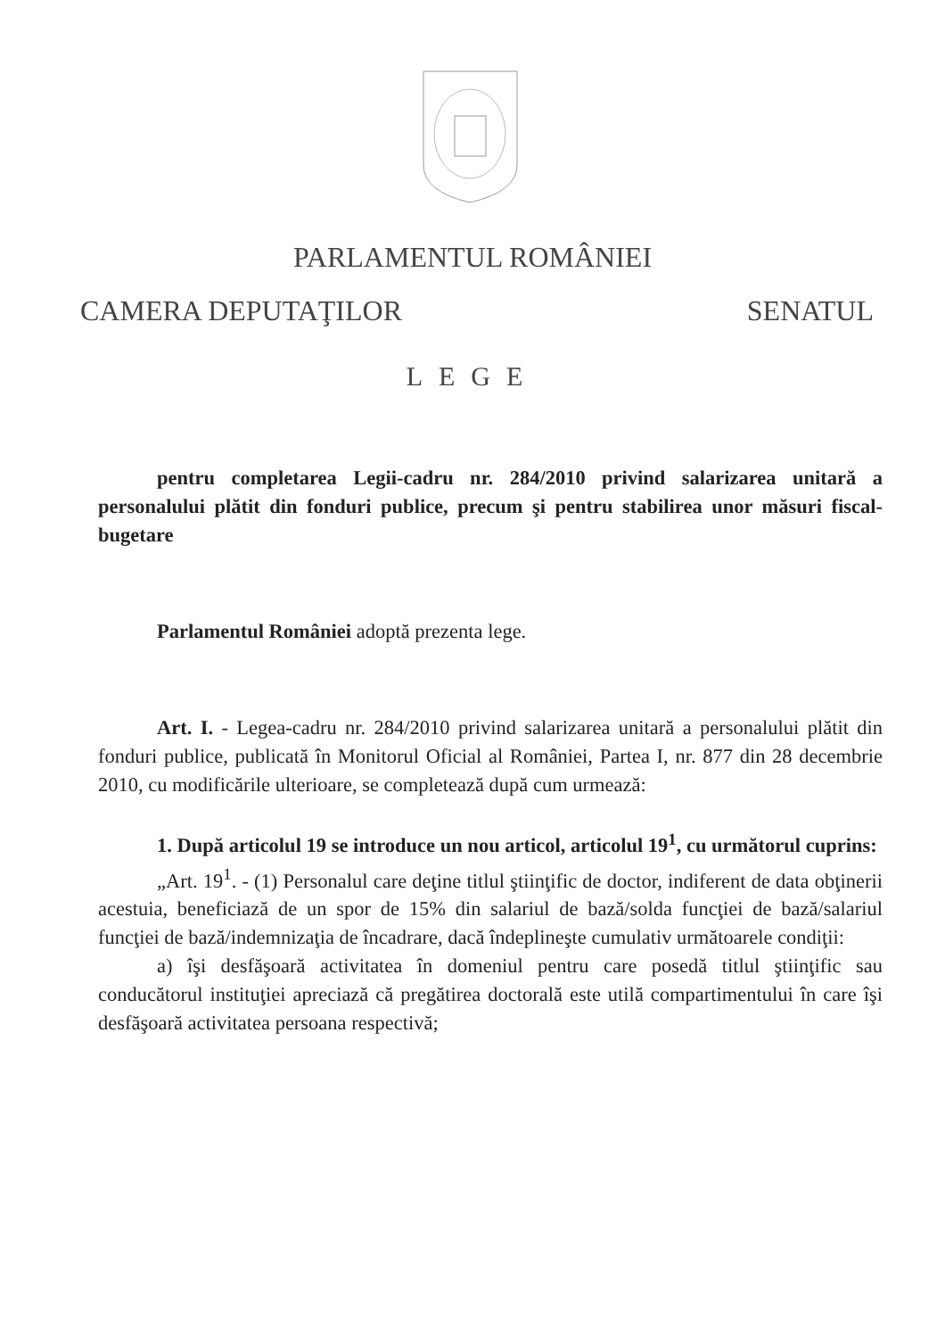PARLAMENTUL ROMÂNIEI
CAMERA DEPUTAŢILOR SENATUL
LEGE
pentru completarea Legii-cadru nr. 284/2010 privind salarizarea unitară a personalului plătit din fonduri publice, precum şi pentru stabilirea unor măsuri fiscal-bugetare
Parlamentul României adoptă prezenta lege.
Art. I. - Legea-cadru nr. 284/2010 privind salarizarea unitară a personalului plătit din fonduri publice, publicată în Monitorul Oficial al României, Partea I, nr. 877 din 28 decembrie 2010, cu modificările ulterioare, se completează după cum urmează:
1. După articolul 19 se introduce un nou articol, articolul 19<sup>1</sup>, cu următorul cuprins:
„Art. 19<sup>1</sup>. - (1) Personalul care deţine titlul ştiinţific de doctor, indiferent de data obţinerii acestuia, beneficiază de un spor de 15% din salariul de bază/solda funcţiei de bază/salariul funcţiei de bază/indemnizaţia de încadrare, dacă îndeplineşte cumulativ următoarele condiţii:
a) îşi desfăşoară activitatea în domeniul pentru care posedă titlul ştiinţific sau conducătorul instituţiei apreciază că pregătirea doctorală este utilă compartimentului în care îşi desfăşoară activitatea persoana respectivă;